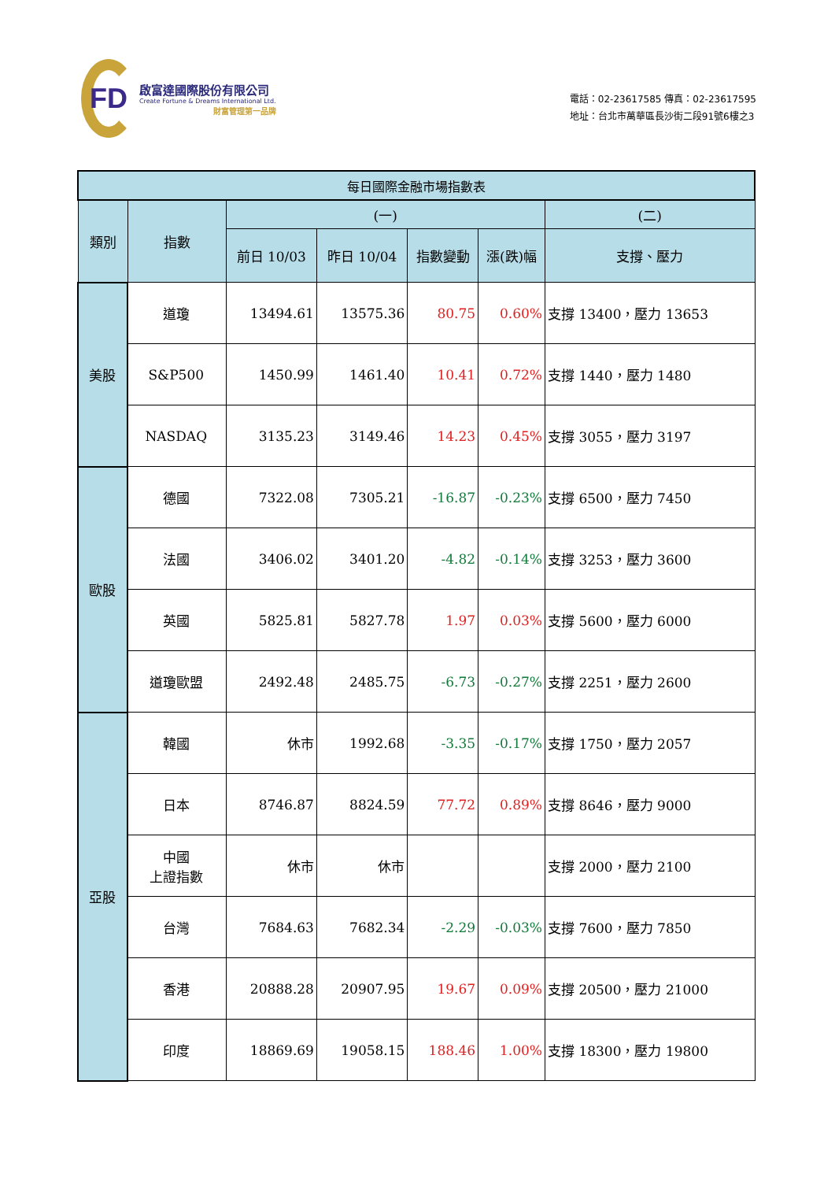FD
啟富達國際股份有限公司
Create Fortune & Dreams International Ltd.
財富管理第一品牌
電話：02-23617585 傳真：02-23617595
地址：台北市萬華區長沙街二段91號6樓之3
| 每日國際金融市場指數表 | | | | | | |
| --- | --- | --- | --- | --- | --- | --- |
| 類別 | 指數 | (一) | | | | (二) |
| | | 前日 10/03 | 昨日 10/04 | 指數變動 | 漲(跌)幅 | 支撐、壓力 |
| 美股 | 道瓊 | 13494.61 | 13575.36 | 80.75 | 0.60% | 支撐 13400，壓力 13653 |
| | S&P500 | 1450.99 | 1461.40 | 10.41 | 0.72% | 支撐 1440，壓力 1480 |
| | NASDAQ | 3135.23 | 3149.46 | 14.23 | 0.45% | 支撐 3055，壓力 3197 |
| 歐股 | 德國 | 7322.08 | 7305.21 | -16.87 | -0.23% | 支撐 6500，壓力 7450 |
| | 法國 | 3406.02 | 3401.20 | -4.82 | -0.14% | 支撐 3253，壓力 3600 |
| | 英國 | 5825.81 | 5827.78 | 1.97 | 0.03% | 支撐 5600，壓力 6000 |
| | 道瓊歐盟 | 2492.48 | 2485.75 | -6.73 | -0.27% | 支撐 2251，壓力 2600 |
| 亞股 | 韓國 | 休市 | 1992.68 | -3.35 | -0.17% | 支撐 1750，壓力 2057 |
| | 日本 | 8746.87 | 8824.59 | 77.72 | 0.89% | 支撐 8646，壓力 9000 |
| | 中國 上證指數 | 休市 | 休市 | | | 支撐 2000，壓力 2100 |
| | 台灣 | 7684.63 | 7682.34 | -2.29 | -0.03% | 支撐 7600，壓力 7850 |
| | 香港 | 20888.28 | 20907.95 | 19.67 | 0.09% | 支撐 20500，壓力 21000 |
| | 印度 | 18869.69 | 19058.15 | 188.46 | 1.00% | 支撐 18300，壓力 19800 |